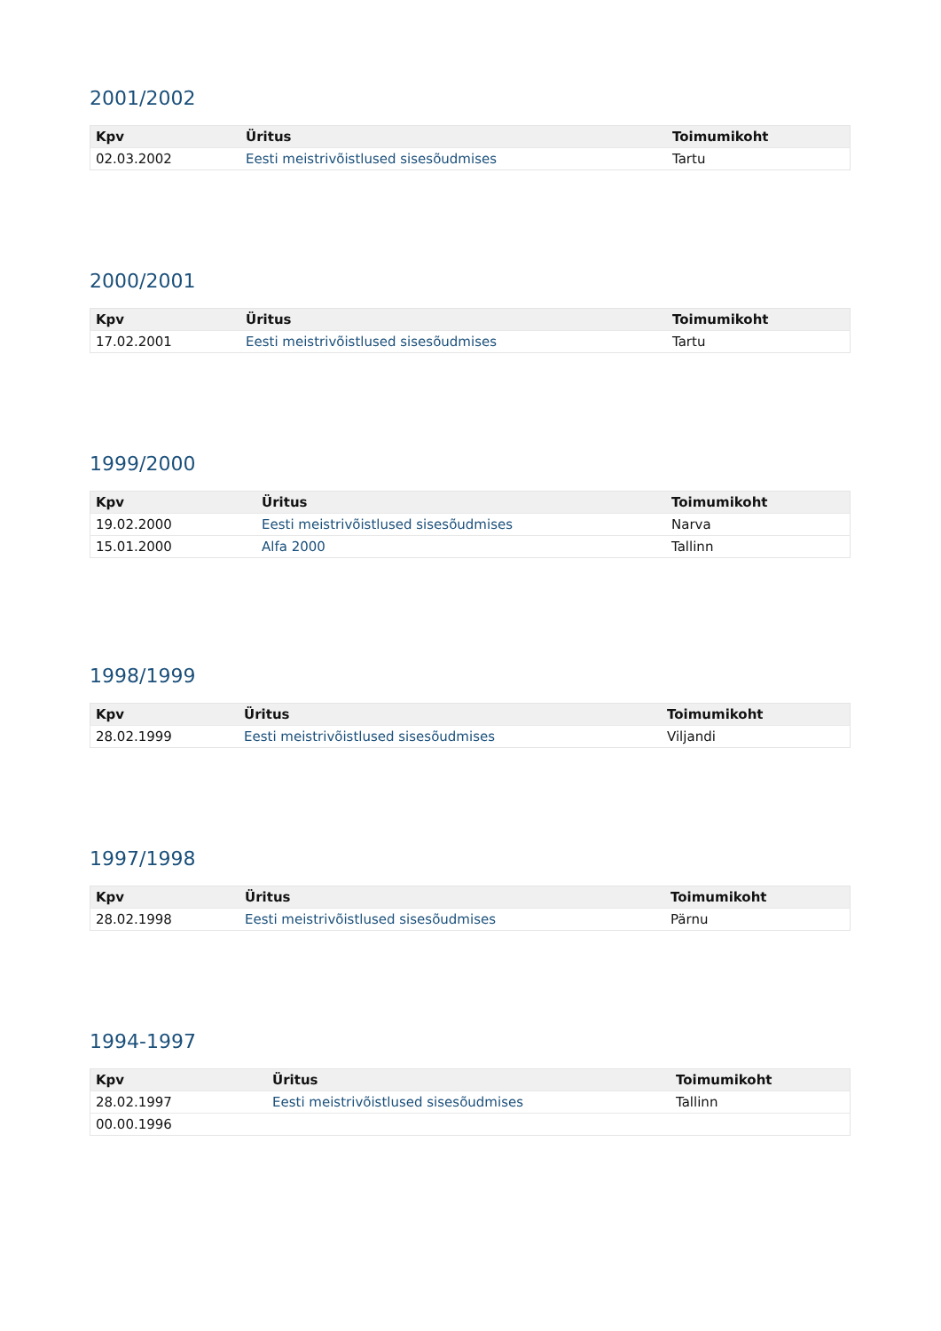2001/2002
| Kpv | Üritus | Toimumikoht |
| --- | --- | --- |
| 02.03.2002 | Eesti meistrivõistlused sisesõudmises | Tartu |
2000/2001
| Kpv | Üritus | Toimumikoht |
| --- | --- | --- |
| 17.02.2001 | Eesti meistrivõistlused sisesõudmises | Tartu |
1999/2000
| Kpv | Üritus | Toimumikoht |
| --- | --- | --- |
| 19.02.2000 | Eesti meistrivõistlused sisesõudmises | Narva |
| 15.01.2000 | Alfa 2000 | Tallinn |
1998/1999
| Kpv | Üritus | Toimumikoht |
| --- | --- | --- |
| 28.02.1999 | Eesti meistrivõistlused sisesõudmises | Viljandi |
1997/1998
| Kpv | Üritus | Toimumikoht |
| --- | --- | --- |
| 28.02.1998 | Eesti meistrivõistlused sisesõudmises | Pärnu |
1994-1997
| Kpv | Üritus | Toimumikoht |
| --- | --- | --- |
| 28.02.1997 | Eesti meistrivõistlused sisesõudmises | Tallinn |
| 00.00.1996 | | |